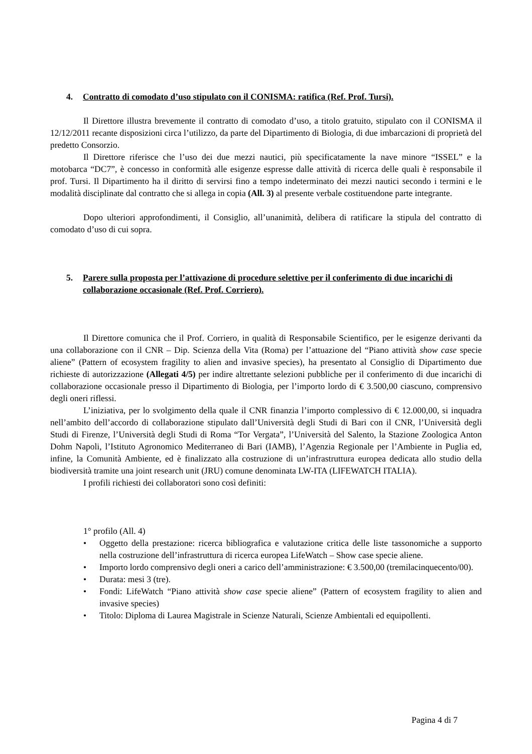4. Contratto di comodato d’uso stipulato con il CONISMA: ratifica (Ref. Prof. Tursi).
Il Direttore illustra brevemente il contratto di comodato d’uso, a titolo gratuito, stipulato con il CONISMA il 12/12/2011 recante disposizioni circa l’utilizzo, da parte del Dipartimento di Biologia, di due imbarcazioni di proprietà del predetto Consorzio.
Il Direttore riferisce che l’uso dei due mezzi nautici, più specificatamente la nave minore “ISSEL” e la motobarca “DC7”, è concesso in conformità alle esigenze espresse dalle attività di ricerca delle quali è responsabile il prof. Tursi. Il Dipartimento ha il diritto di servirsi fino a tempo indeterminato dei mezzi nautici secondo i termini e le modalità disciplinate dal contratto che si allega in copia (All. 3) al presente verbale costituendone parte integrante.
Dopo ulteriori approfondimenti, il Consiglio, all’unanimità, delibera di ratificare la stipula del contratto di comodato d’uso di cui sopra.
5. Parere sulla proposta per l’attivazione di procedure selettive per il conferimento di due incarichi di collaborazione occasionale (Ref. Prof. Corriero).
Il Direttore comunica che il Prof. Corriero, in qualità di Responsabile Scientifico, per le esigenze derivanti da una collaborazione con il CNR – Dip. Scienza della Vita (Roma) per l’attuazione del “Piano attività show case specie aliene” (Pattern of ecosystem fragility to alien and invasive species), ha presentato al Consiglio di Dipartimento due richieste di autorizzazione (Allegati 4/5) per indire altrettante selezioni pubbliche per il conferimento di due incarichi di collaborazione occasionale presso il Dipartimento di Biologia, per l’importo lordo di € 3.500,00 ciascuno, comprensivo degli oneri riflessi.
L’iniziativa, per lo svolgimento della quale il CNR finanzia l’importo complessivo di € 12.000,00, si inquadra nell’ambito dell’accordo di collaborazione stipulato dall’Università degli Studi di Bari con il CNR, l’Università degli Studi di Firenze, l’Università degli Studi di Roma “Tor Vergata”, l’Università del Salento, la Stazione Zoologica Anton Dohm Napoli, l’Istituto Agronomico Mediterraneo di Bari (IAMB), l’Agenzia Regionale per l’Ambiente in Puglia ed, infine, la Comunità Ambiente, ed è finalizzato alla costruzione di un’infrastruttura europea dedicata allo studio della biodiversità tramite una joint research unit (JRU) comune denominata LW-ITA (LIFEWATCH ITALIA).
I profili richiesti dei collaboratori sono così definiti:
1° profilo (All. 4)
• Oggetto della prestazione: ricerca bibliografica e valutazione critica delle liste tassonomiche a supporto nella costruzione dell’infrastruttura di ricerca europea LifeWatch – Show case specie aliene.
• Importo lordo comprensivo degli oneri a carico dell’amministrazione: € 3.500,00 (tremilacinquecento/00).
• Durata: mesi 3 (tre).
• Fondi: LifeWatch “Piano attività show case specie aliene” (Pattern of ecosystem fragility to alien and invasive species)
• Titolo: Diploma di Laurea Magistrale in Scienze Naturali, Scienze Ambientali ed equipollenti.
Pagina 4 di 7